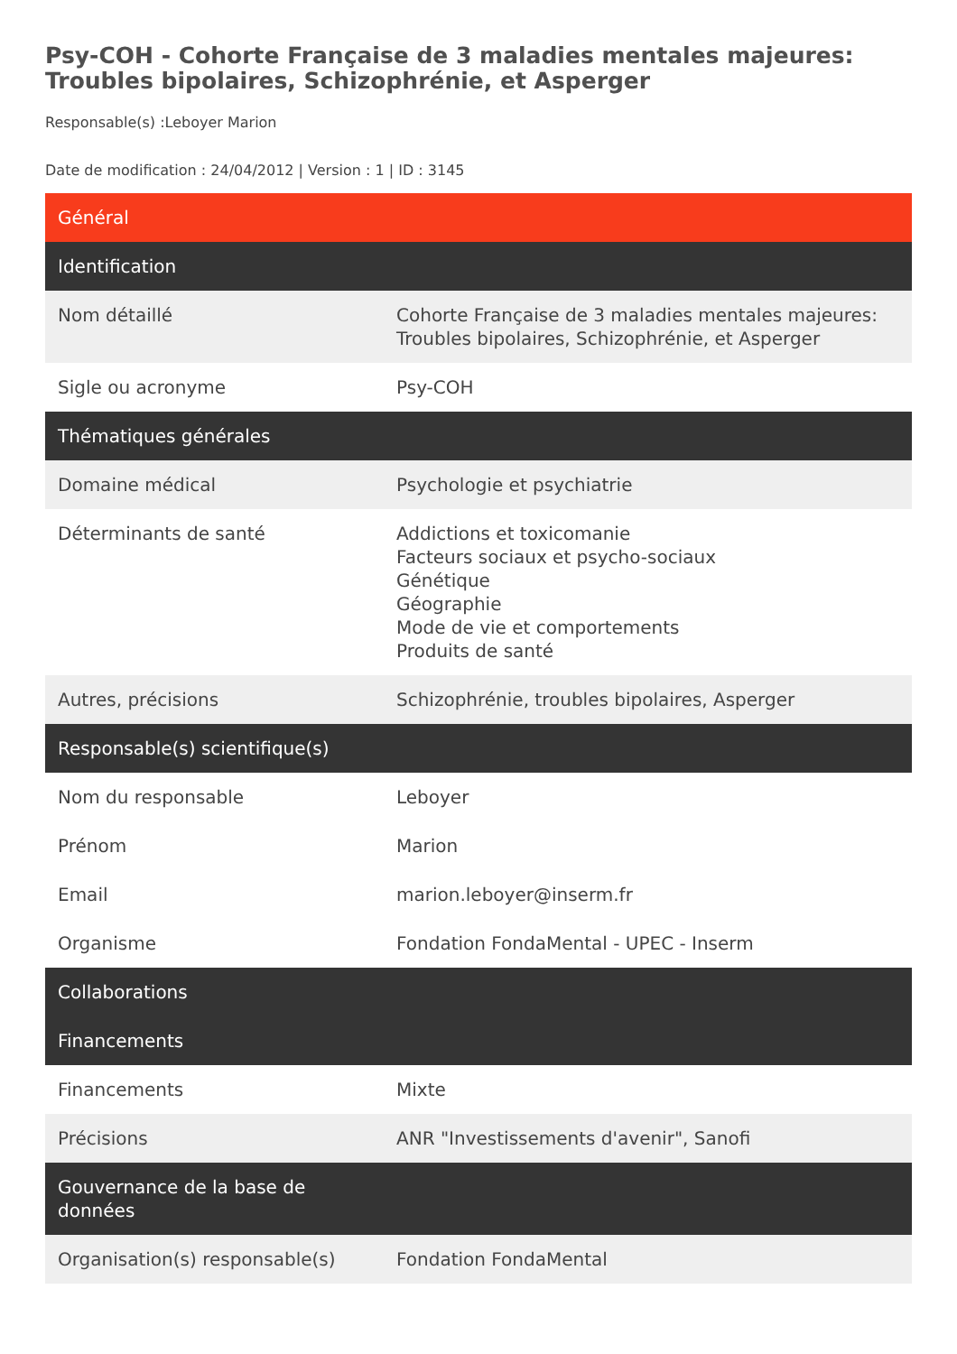Psy-COH - Cohorte Française de 3 maladies mentales majeures: Troubles bipolaires, Schizophrénie, et Asperger
Responsable(s) :Leboyer Marion
Date de modification : 24/04/2012 | Version : 1 | ID : 3145
| Général | |
| --- | --- |
| Identification | |
| Nom détaillé | Cohorte Française de 3 maladies mentales majeures: Troubles bipolaires, Schizophrénie, et Asperger |
| Sigle ou acronyme | Psy-COH |
| Thématiques générales | |
| Domaine médical | Psychologie et psychiatrie |
| Déterminants de santé | Addictions et toxicomanie Facteurs sociaux et psycho-sociaux Génétique Géographie Mode de vie et comportements Produits de santé |
| Autres, précisions | Schizophrénie, troubles bipolaires, Asperger |
| Responsable(s) scientifique(s) | |
| Nom du responsable | Leboyer |
| Prénom | Marion |
| Email | marion.leboyer@inserm.fr |
| Organisme | Fondation FondaMental - UPEC - Inserm |
| Collaborations | |
| Financements | |
| Financements | Mixte |
| Précisions | ANR "Investissements d'avenir", Sanofi |
| Gouvernance de la base de données | |
| Organisation(s) responsable(s) | Fondation FondaMental |